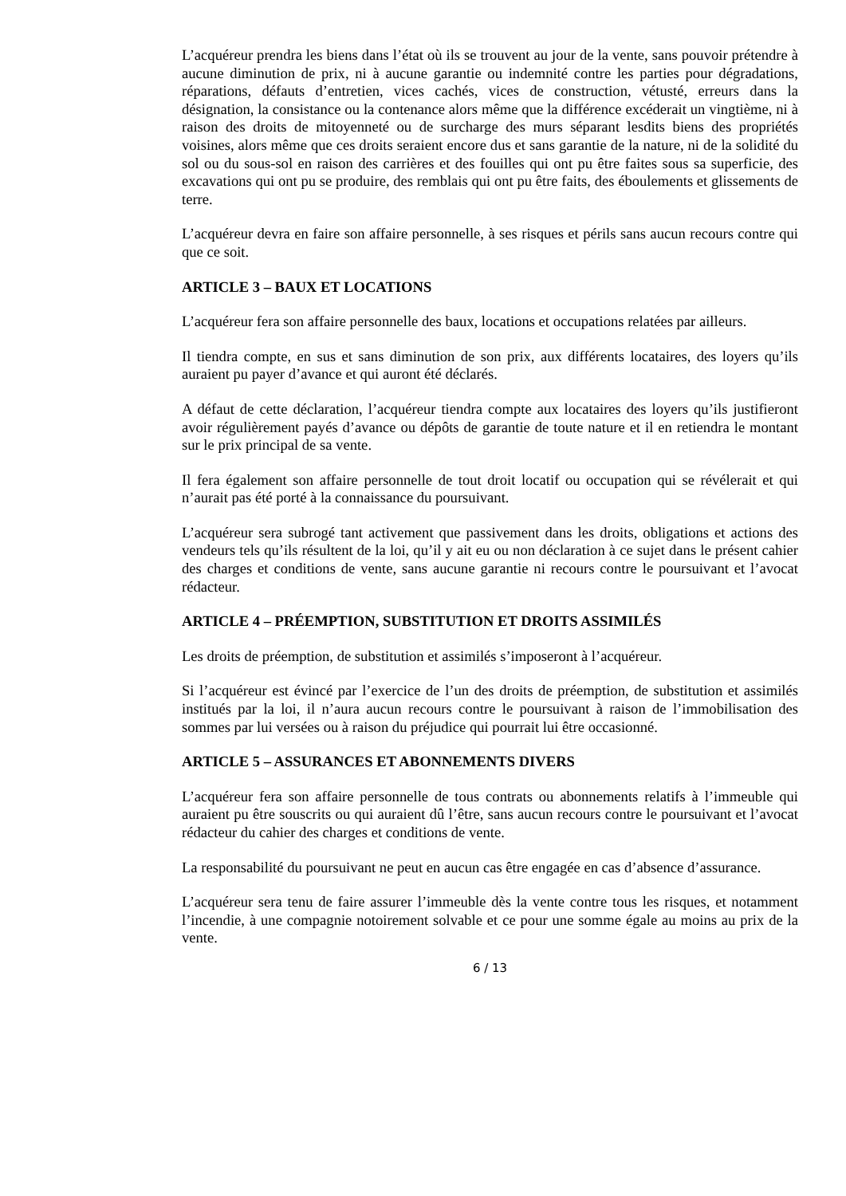L’acquéreur prendra les biens dans l’état où ils se trouvent au jour de la vente, sans pouvoir prétendre à aucune diminution de prix, ni à aucune garantie ou indemnité contre les parties pour dégradations, réparations, défauts d’entretien, vices cachés, vices de construction, vétusté, erreurs dans la désignation, la consistance ou la contenance alors même que la différence excéderait un vingtième, ni à raison des droits de mitoyenneté ou de surcharge des murs séparant lesdits biens des propriétés voisines, alors même que ces droits seraient encore dus et sans garantie de la nature, ni de la solidité du sol ou du sous-sol en raison des carrières et des fouilles qui ont pu être faites sous sa superficie, des excavations qui ont pu se produire, des remblais qui ont pu être faits, des éboulements et glissements de terre.
L’acquéreur devra en faire son affaire personnelle, à ses risques et périls sans aucun recours contre qui que ce soit.
ARTICLE 3 – BAUX ET LOCATIONS
L’acquéreur fera son affaire personnelle des baux, locations et occupations relatées par ailleurs.
Il tiendra compte, en sus et sans diminution de son prix, aux différents locataires, des loyers qu’ils auraient pu payer d’avance et qui auront été déclarés.
A défaut de cette déclaration, l’acquéreur tiendra compte aux locataires des loyers qu’ils justifieront avoir régulièrement payés d’avance ou dépôts de garantie de toute nature et il en retiendra le montant sur le prix principal de sa vente.
Il fera également son affaire personnelle de tout droit locatif ou occupation qui se révélerait et qui n’aurait pas été porté à la connaissance du poursuivant.
L’acquéreur sera subrogé tant activement que passivement dans les droits, obligations et actions des vendeurs tels qu’ils résultent de la loi, qu’il y ait eu ou non déclaration à ce sujet dans le présent cahier des charges et conditions de vente, sans aucune garantie ni recours contre le poursuivant et l’avocat rédacteur.
ARTICLE 4 – PRÉEMPTION, SUBSTITUTION ET DROITS ASSIMILÉS
Les droits de préemption, de substitution et assimilés s’imposeront à l’acquéreur.
Si l’acquéreur est évincé par l’exercice de l’un des droits de préemption, de substitution et assimilés institués par la loi, il n’aura aucun recours contre le poursuivant à raison de l’immobilisation des sommes par lui versées ou à raison du préjudice qui pourrait lui être occasionné.
ARTICLE 5 – ASSURANCES ET ABONNEMENTS DIVERS
L’acquéreur fera son affaire personnelle de tous contrats ou abonnements relatifs à l’immeuble qui auraient pu être souscrits ou qui auraient dû l’être, sans aucun recours contre le poursuivant et l’avocat rédacteur du cahier des charges et conditions de vente.
La responsabilité du poursuivant ne peut en aucun cas être engagée en cas d’absence d’assurance.
L’acquéreur sera tenu de faire assurer l’immeuble dès la vente contre tous les risques, et notamment l’incendie, à une compagnie notoirement solvable et ce pour une somme égale au moins au prix de la vente.
6 / 13